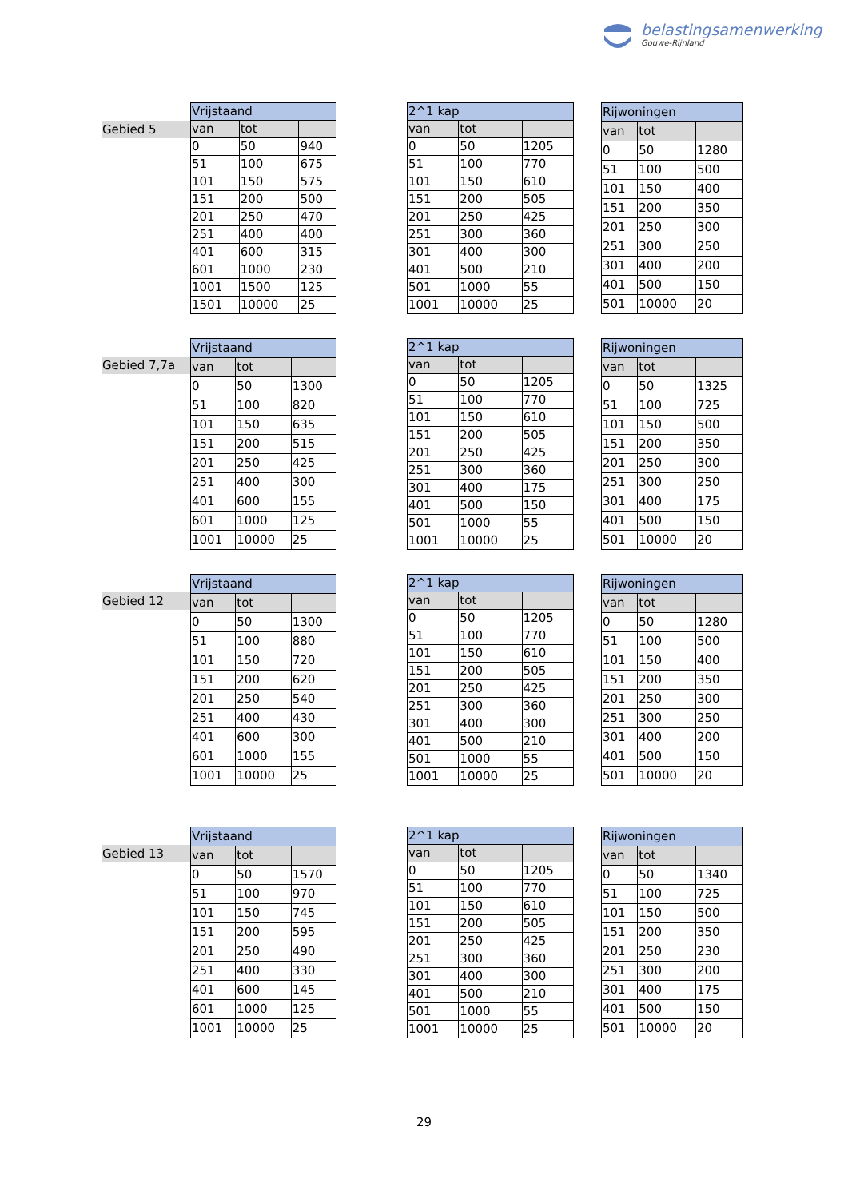belastingsamenwerking
Gouwe-Rijnland
Gebied 5
| Vrijstaand | | |
| --- | --- | --- |
| van | tot | |
| 0 | 50 | 940 |
| 51 | 100 | 675 |
| 101 | 150 | 575 |
| 151 | 200 | 500 |
| 201 | 250 | 470 |
| 251 | 400 | 400 |
| 401 | 600 | 315 |
| 601 | 1000 | 230 |
| 1001 | 1500 | 125 |
| 1501 | 10000 | 25 |
| 2^1 kap | | |
| --- | --- | --- |
| van | tot | |
| 0 | 50 | 1205 |
| 51 | 100 | 770 |
| 101 | 150 | 610 |
| 151 | 200 | 505 |
| 201 | 250 | 425 |
| 251 | 300 | 360 |
| 301 | 400 | 300 |
| 401 | 500 | 210 |
| 501 | 1000 | 55 |
| 1001 | 10000 | 25 |
| Rijwoningen | | |
| --- | --- | --- |
| van | tot | |
| 0 | 50 | 1280 |
| 51 | 100 | 500 |
| 101 | 150 | 400 |
| 151 | 200 | 350 |
| 201 | 250 | 300 |
| 251 | 300 | 250 |
| 301 | 400 | 200 |
| 401 | 500 | 150 |
| 501 | 10000 | 20 |
Gebied 7,7a
| Vrijstaand | | |
| --- | --- | --- |
| van | tot | |
| 0 | 50 | 1300 |
| 51 | 100 | 820 |
| 101 | 150 | 635 |
| 151 | 200 | 515 |
| 201 | 250 | 425 |
| 251 | 400 | 300 |
| 401 | 600 | 155 |
| 601 | 1000 | 125 |
| 1001 | 10000 | 25 |
| 2^1 kap | | |
| --- | --- | --- |
| van | tot | |
| 0 | 50 | 1205 |
| 51 | 100 | 770 |
| 101 | 150 | 610 |
| 151 | 200 | 505 |
| 201 | 250 | 425 |
| 251 | 300 | 360 |
| 301 | 400 | 175 |
| 401 | 500 | 150 |
| 501 | 1000 | 55 |
| 1001 | 10000 | 25 |
| Rijwoningen | | |
| --- | --- | --- |
| van | tot | |
| 0 | 50 | 1325 |
| 51 | 100 | 725 |
| 101 | 150 | 500 |
| 151 | 200 | 350 |
| 201 | 250 | 300 |
| 251 | 300 | 250 |
| 301 | 400 | 175 |
| 401 | 500 | 150 |
| 501 | 10000 | 20 |
Gebied 12
| Vrijstaand | | |
| --- | --- | --- |
| van | tot | |
| 0 | 50 | 1300 |
| 51 | 100 | 880 |
| 101 | 150 | 720 |
| 151 | 200 | 620 |
| 201 | 250 | 540 |
| 251 | 400 | 430 |
| 401 | 600 | 300 |
| 601 | 1000 | 155 |
| 1001 | 10000 | 25 |
| 2^1 kap | | |
| --- | --- | --- |
| van | tot | |
| 0 | 50 | 1205 |
| 51 | 100 | 770 |
| 101 | 150 | 610 |
| 151 | 200 | 505 |
| 201 | 250 | 425 |
| 251 | 300 | 360 |
| 301 | 400 | 300 |
| 401 | 500 | 210 |
| 501 | 1000 | 55 |
| 1001 | 10000 | 25 |
| Rijwoningen | | |
| --- | --- | --- |
| van | tot | |
| 0 | 50 | 1280 |
| 51 | 100 | 500 |
| 101 | 150 | 400 |
| 151 | 200 | 350 |
| 201 | 250 | 300 |
| 251 | 300 | 250 |
| 301 | 400 | 200 |
| 401 | 500 | 150 |
| 501 | 10000 | 20 |
Gebied 13
| Vrijstaand | | |
| --- | --- | --- |
| van | tot | |
| 0 | 50 | 1570 |
| 51 | 100 | 970 |
| 101 | 150 | 745 |
| 151 | 200 | 595 |
| 201 | 250 | 490 |
| 251 | 400 | 330 |
| 401 | 600 | 145 |
| 601 | 1000 | 125 |
| 1001 | 10000 | 25 |
| 2^1 kap | | |
| --- | --- | --- |
| van | tot | |
| 0 | 50 | 1205 |
| 51 | 100 | 770 |
| 101 | 150 | 610 |
| 151 | 200 | 505 |
| 201 | 250 | 425 |
| 251 | 300 | 360 |
| 301 | 400 | 300 |
| 401 | 500 | 210 |
| 501 | 1000 | 55 |
| 1001 | 10000 | 25 |
| Rijwoningen | | |
| --- | --- | --- |
| van | tot | |
| 0 | 50 | 1340 |
| 51 | 100 | 725 |
| 101 | 150 | 500 |
| 151 | 200 | 350 |
| 201 | 250 | 230 |
| 251 | 300 | 200 |
| 301 | 400 | 175 |
| 401 | 500 | 150 |
| 501 | 10000 | 20 |
29